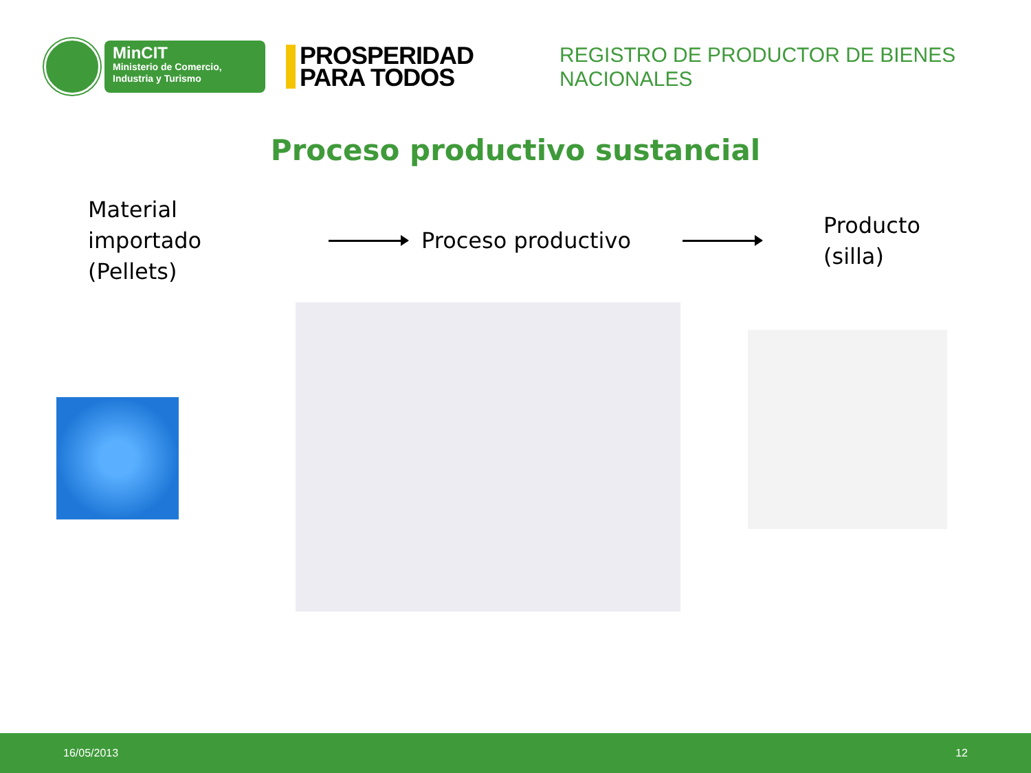MinCIT
Ministerio de Comercio,
Industria y Turismo
PROSPERIDAD
PARA TODOS
REGISTRO DE PRODUCTOR DE BIENES NACIONALES
Proceso productivo sustancial
Material importado (Pellets)
Proceso productivo
Producto
(silla)
16/05/2013 12